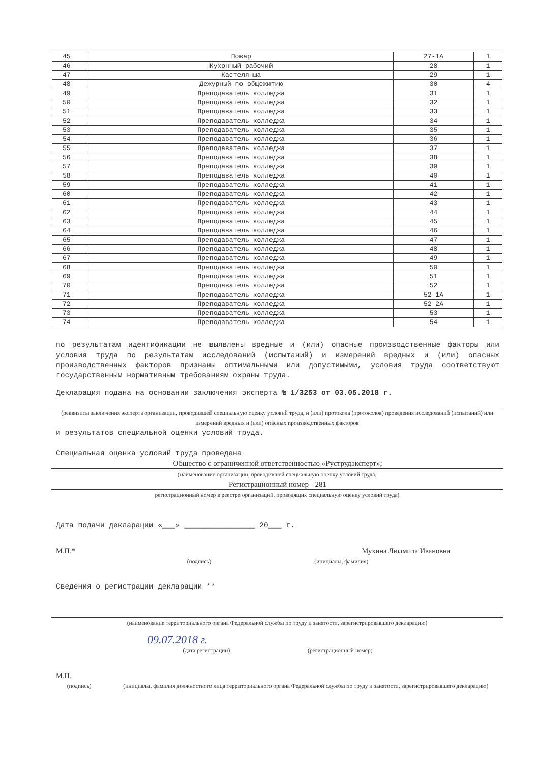| 45 | Повар | 27-1А | 1 |
| 46 | Кухонный рабочий | 28 | 1 |
| 47 | Кастелянша | 29 | 1 |
| 48 | Дежурный по общежитию | 30 | 4 |
| 49 | Преподаватель колледжа | 31 | 1 |
| 50 | Преподаватель колледжа | 32 | 1 |
| 51 | Преподаватель колледжа | 33 | 1 |
| 52 | Преподаватель колледжа | 34 | 1 |
| 53 | Преподаватель колледжа | 35 | 1 |
| 54 | Преподаватель колледжа | 36 | 1 |
| 55 | Преподаватель колледжа | 37 | 1 |
| 56 | Преподаватель колледжа | 38 | 1 |
| 57 | Преподаватель колледжа | 39 | 1 |
| 58 | Преподаватель колледжа | 40 | 1 |
| 59 | Преподаватель колледжа | 41 | 1 |
| 60 | Преподаватель колледжа | 42 | 1 |
| 61 | Преподаватель колледжа | 43 | 1 |
| 62 | Преподаватель колледжа | 44 | 1 |
| 63 | Преподаватель колледжа | 45 | 1 |
| 64 | Преподаватель колледжа | 46 | 1 |
| 65 | Преподаватель колледжа | 47 | 1 |
| 66 | Преподаватель колледжа | 48 | 1 |
| 67 | Преподаватель колледжа | 49 | 1 |
| 68 | Преподаватель колледжа | 50 | 1 |
| 69 | Преподаватель колледжа | 51 | 1 |
| 70 | Преподаватель колледжа | 52 | 1 |
| 71 | Преподаватель колледжа | 52-1А | 1 |
| 72 | Преподаватель колледжа | 52-2А | 1 |
| 73 | Преподаватель колледжа | 53 | 1 |
| 74 | Преподаватель колледжа | 54 | 1 |
по результатам идентификации не выявлены вредные и (или) опасные производственные факторы или условия труда по результатам исследований (испытаний) и измерений вредных и (или) опасных производственных факторов признаны оптимальными или допустимыми, условия труда соответствуют государственным нормативным требованиям охраны труда.
Декларация подана на основании заключения эксперта № 1/3253 от 03.05.2018 г.
(реквизиты заключения эксперта организации, проводившей специальную оценку условий труда, и (или) протокола (протоколов) проведения исследований (испытаний) или измерений вредных и (или) опасных производственных факторов
и результатов специальной оценки условий труда.
Специальная оценка условий труда проведена
Общество с ограниченной ответственностью «Руструдэксперт»;
(наименование организации, проводившей специальную оценку условий труда,
Регистрационный номер - 281
регистрационный номер в реестре организаций, проводящих специальную оценку условий труда)
Дата подачи декларации «___» ________________ 20___ г.
М.П.* Мухина Людмила Ивановна
(подпись) (инициалы, фамилия)
Сведения о регистрации декларации **
(наименование территориального органа Федеральной службы по труду и занятости, зарегистрировавшего декларацию)
09.07.2018 г.
(дата регистрации) (регистрационный номер)
М.П.
(подпись) (инициалы, фамилия должностного лица территориального органа Федеральной службы по труду и занятости, зарегистрировавшего декларацию)